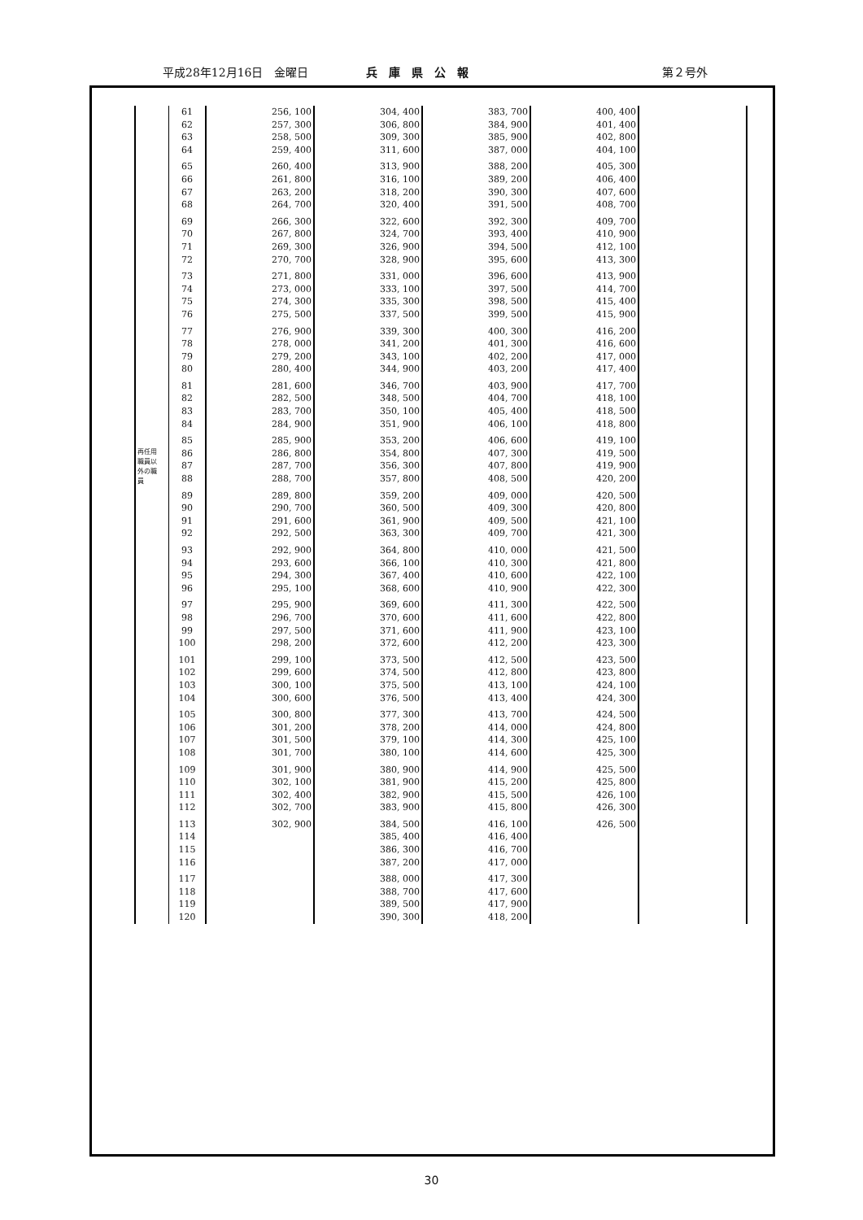平成28年12月16日　金曜日 兵庫県公報 第２号外
| 再任用 職員以 外の職 員 | 61 | 256, 100 | 304, 400 | 383, 700 | 400, 400 | |
| | 62 | 257, 300 | 306, 800 | 384, 900 | 401, 400 | |
| | 63 | 258, 500 | 309, 300 | 385, 900 | 402, 800 | |
| | 64 | 259, 400 | 311, 600 | 387, 000 | 404, 100 | |
| | 65 | 260, 400 | 313, 900 | 388, 200 | 405, 300 | |
| | 66 | 261, 800 | 316, 100 | 389, 200 | 406, 400 | |
| | 67 | 263, 200 | 318, 200 | 390, 300 | 407, 600 | |
| | 68 | 264, 700 | 320, 400 | 391, 500 | 408, 700 | |
| | 69 | 266, 300 | 322, 600 | 392, 300 | 409, 700 | |
| | 70 | 267, 800 | 324, 700 | 393, 400 | 410, 900 | |
| | 71 | 269, 300 | 326, 900 | 394, 500 | 412, 100 | |
| | 72 | 270, 700 | 328, 900 | 395, 600 | 413, 300 | |
| | 73 | 271, 800 | 331, 000 | 396, 600 | 413, 900 | |
| | 74 | 273, 000 | 333, 100 | 397, 500 | 414, 700 | |
| | 75 | 274, 300 | 335, 300 | 398, 500 | 415, 400 | |
| | 76 | 275, 500 | 337, 500 | 399, 500 | 415, 900 | |
| | 77 | 276, 900 | 339, 300 | 400, 300 | 416, 200 | |
| | 78 | 278, 000 | 341, 200 | 401, 300 | 416, 600 | |
| | 79 | 279, 200 | 343, 100 | 402, 200 | 417, 000 | |
| | 80 | 280, 400 | 344, 900 | 403, 200 | 417, 400 | |
| | 81 | 281, 600 | 346, 700 | 403, 900 | 417, 700 | |
| | 82 | 282, 500 | 348, 500 | 404, 700 | 418, 100 | |
| | 83 | 283, 700 | 350, 100 | 405, 400 | 418, 500 | |
| | 84 | 284, 900 | 351, 900 | 406, 100 | 418, 800 | |
| | 85 | 285, 900 | 353, 200 | 406, 600 | 419, 100 | |
| | 86 | 286, 800 | 354, 800 | 407, 300 | 419, 500 | |
| | 87 | 287, 700 | 356, 300 | 407, 800 | 419, 900 | |
| | 88 | 288, 700 | 357, 800 | 408, 500 | 420, 200 | |
| | 89 | 289, 800 | 359, 200 | 409, 000 | 420, 500 | |
| | 90 | 290, 700 | 360, 500 | 409, 300 | 420, 800 | |
| | 91 | 291, 600 | 361, 900 | 409, 500 | 421, 100 | |
| | 92 | 292, 500 | 363, 300 | 409, 700 | 421, 300 | |
| | 93 | 292, 900 | 364, 800 | 410, 000 | 421, 500 | |
| | 94 | 293, 600 | 366, 100 | 410, 300 | 421, 800 | |
| | 95 | 294, 300 | 367, 400 | 410, 600 | 422, 100 | |
| | 96 | 295, 100 | 368, 600 | 410, 900 | 422, 300 | |
| | 97 | 295, 900 | 369, 600 | 411, 300 | 422, 500 | |
| | 98 | 296, 700 | 370, 600 | 411, 600 | 422, 800 | |
| | 99 | 297, 500 | 371, 600 | 411, 900 | 423, 100 | |
| | 100 | 298, 200 | 372, 600 | 412, 200 | 423, 300 | |
| | 101 | 299, 100 | 373, 500 | 412, 500 | 423, 500 | |
| | 102 | 299, 600 | 374, 500 | 412, 800 | 423, 800 | |
| | 103 | 300, 100 | 375, 500 | 413, 100 | 424, 100 | |
| | 104 | 300, 600 | 376, 500 | 413, 400 | 424, 300 | |
| | 105 | 300, 800 | 377, 300 | 413, 700 | 424, 500 | |
| | 106 | 301, 200 | 378, 200 | 414, 000 | 424, 800 | |
| | 107 | 301, 500 | 379, 100 | 414, 300 | 425, 100 | |
| | 108 | 301, 700 | 380, 100 | 414, 600 | 425, 300 | |
| | 109 | 301, 900 | 380, 900 | 414, 900 | 425, 500 | |
| | 110 | 302, 100 | 381, 900 | 415, 200 | 425, 800 | |
| | 111 | 302, 400 | 382, 900 | 415, 500 | 426, 100 | |
| | 112 | 302, 700 | 383, 900 | 415, 800 | 426, 300 | |
| | 113 | 302, 900 | 384, 500 | 416, 100 | 426, 500 | |
| | 114 | | 385, 400 | 416, 400 | | |
| | 115 | | 386, 300 | 416, 700 | | |
| | 116 | | 387, 200 | 417, 000 | | |
| | 117 | | 388, 000 | 417, 300 | | |
| | 118 | | 388, 700 | 417, 600 | | |
| | 119 | | 389, 500 | 417, 900 | | |
| | 120 | | 390, 300 | 418, 200 | | |
30